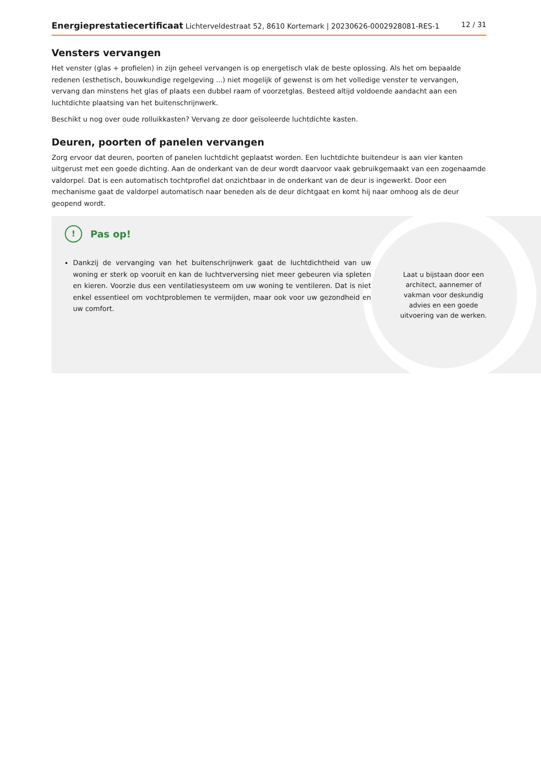Energieprestatiecertificaat Lichterveldestraat 52, 8610 Kortemark | 20230626-0002928081-RES-1 12 / 31
Vensters vervangen
Het venster (glas + profielen) in zijn geheel vervangen is op energetisch vlak de beste oplossing. Als het om bepaalde redenen (esthetisch, bouwkundige regelgeving ...) niet mogelijk of gewenst is om het volledige venster te vervangen, vervang dan minstens het glas of plaats een dubbel raam of voorzetglas. Besteed altijd voldoende aandacht aan een luchtdichte plaatsing van het buitenschrijnwerk.
Beschikt u nog over oude rolluikkasten? Vervang ze door geïsoleerde luchtdichte kasten.
Deuren, poorten of panelen vervangen
Zorg ervoor dat deuren, poorten of panelen luchtdicht geplaatst worden. Een luchtdichte buitendeur is aan vier kanten uitgerust met een goede dichting. Aan de onderkant van de deur wordt daarvoor vaak gebruikgemaakt van een zogenaamde valdorpel. Dat is een automatisch tochtprofiel dat onzichtbaar in de onderkant van de deur is ingewerkt. Door een mechanisme gaat de valdorpel automatisch naar beneden als de deur dichtgaat en komt hij naar omhoog als de deur geopend wordt.
! Pas op!
Dankzij de vervanging van het buitenschrijnwerk gaat de luchtdichtheid van uw woning er sterk op vooruit en kan de luchtverversing niet meer gebeuren via spleten en kieren. Voorzie dus een ventilatiesysteem om uw woning te ventileren. Dat is niet enkel essentieel om vochtproblemen te vermijden, maar ook voor uw gezondheid en uw comfort.
Laat u bijstaan door een architect, aannemer of vakman voor deskundig advies en een goede uitvoering van de werken.